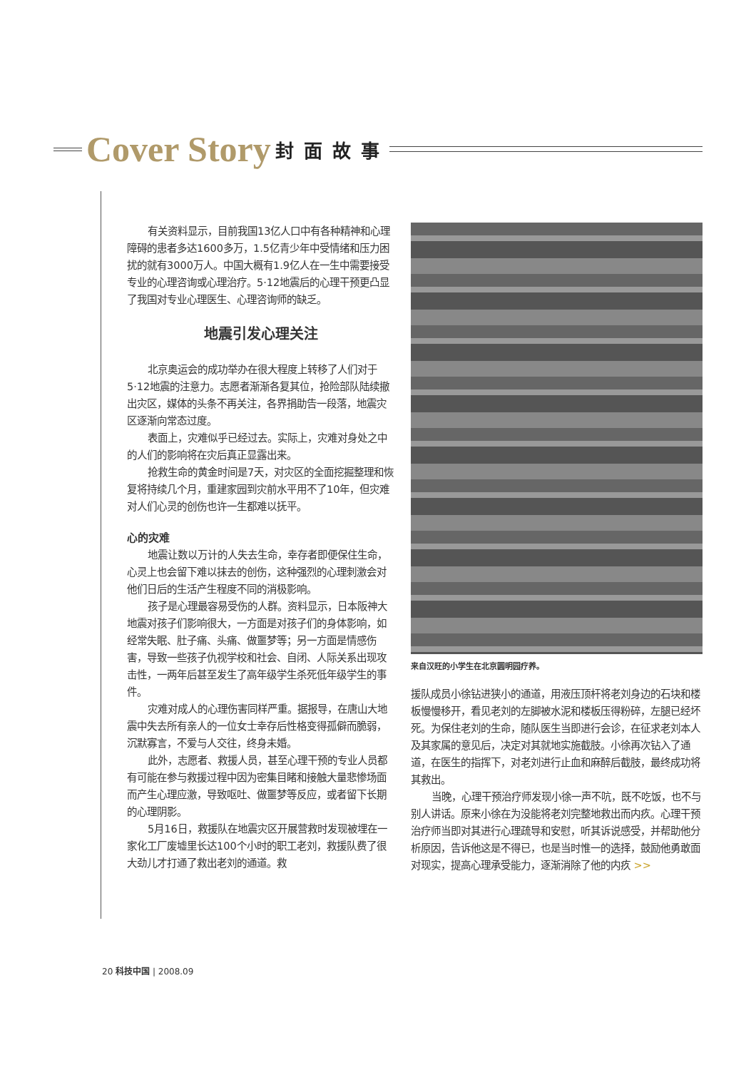Cover Story 封面故事
有关资料显示，目前我国13亿人口中有各种精神和心理障碍的患者多达1600多万，1.5亿青少年中受情绪和压力困扰的就有3000万人。中国大概有1.9亿人在一生中需要接受专业的心理咨询或心理治疗。5·12地震后的心理干预更凸显了我国对专业心理医生、心理咨询师的缺乏。
地震引发心理关注
北京奥运会的成功举办在很大程度上转移了人们对于5·12地震的注意力。志愿者渐渐各复其位，抢险部队陆续撤出灾区，媒体的头条不再关注，各界捐助告一段落，地震灾区逐渐向常态过度。
表面上，灾难似乎已经过去。实际上，灾难对身处之中的人们的影响将在灾后真正显露出来。
抢救生命的黄金时间是7天，对灾区的全面挖掘整理和恢复将持续几个月，重建家园到灾前水平用不了10年，但灾难对人们心灵的创伤也许一生都难以抚平。
心的灾难
地震让数以万计的人失去生命，幸存者即便保住生命，心灵上也会留下难以抹去的创伤，这种强烈的心理刺激会对他们日后的生活产生程度不同的消极影响。
孩子是心理最容易受伤的人群。资料显示，日本阪神大地震对孩子们影响很大，一方面是对孩子们的身体影响，如经常失眠、肚子痛、头痛、做噩梦等；另一方面是情感伤害，导致一些孩子仇视学校和社会、自闭、人际关系出现攻击性，一两年后甚至发生了高年级学生杀死低年级学生的事件。
灾难对成人的心理伤害同样严重。据报导，在唐山大地震中失去所有亲人的一位女士幸存后性格变得孤僻而脆弱，沉默寡言，不爱与人交往，终身未婚。
此外，志愿者、救援人员，甚至心理干预的专业人员都有可能在参与救援过程中因为密集目睹和接触大量悲惨场面而产生心理应激，导致呕吐、做噩梦等反应，或者留下长期的心理阴影。
5月16日，救援队在地震灾区开展营救时发现被埋在一家化工厂废墟里长达100个小时的职工老刘，救援队费了很大劲儿才打通了救出老刘的通道。救
来自汉旺的小学生在北京圆明园疗养。
援队成员小徐钻进狭小的通道，用液压顶杆将老刘身边的石块和楼板慢慢移开，看见老刘的左脚被水泥和楼板压得粉碎，左腿已经坏死。为保住老刘的生命，随队医生当即进行会诊，在征求老刘本人及其家属的意见后，决定对其就地实施截肢。小徐再次钻入了通道，在医生的指挥下，对老刘进行止血和麻醉后截肢，最终成功将其救出。
当晚，心理干预治疗师发现小徐一声不吭，既不吃饭，也不与别人讲话。原来小徐在为没能将老刘完整地救出而内疚。心理干预治疗师当即对其进行心理疏导和安慰，听其诉说感受，并帮助他分析原因，告诉他这是不得已，也是当时惟一的选择，鼓励他勇敢面对现实，提高心理承受能力，逐渐消除了他的内疚 >>
20 科技中国 | 2008.09